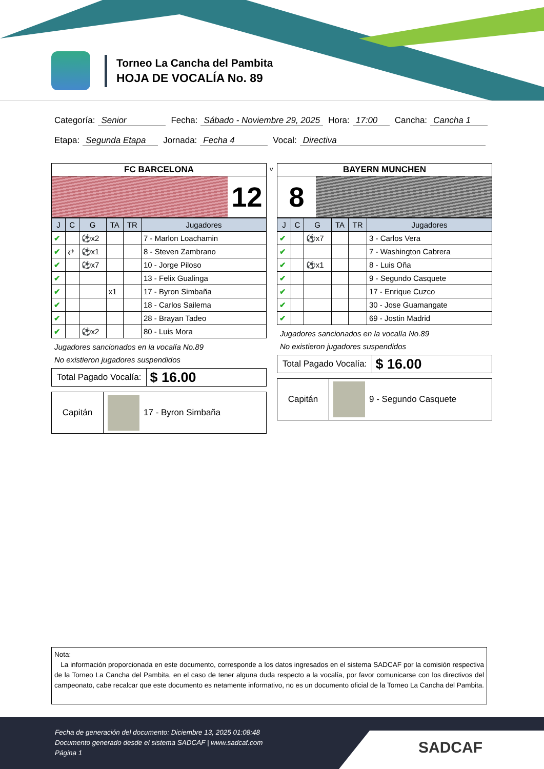Torneo La Cancha del Pambita
HOJA DE VOCALÍA No. 89
Categoría: Senior Fecha: Sábado - Noviembre 29, 2025 Hora: 17:00 Cancha: Cancha 1
Etapa: Segunda Etapa Jornada: Fecha 4 Vocal: Directiva
FC BARCELONA
12
| J | C | G | TA | TR | Jugadores |
| --- | --- | --- | --- | --- | --- |
| ✔ | | ⚽x2 | | | 7 - Marlon Loachamin |
| ✔ | ⇄ | ⚽x1 | | | 8 - Steven Zambrano |
| ✔ | | ⚽x7 | | | 10 - Jorge Piloso |
| ✔ | | | | | 13 - Felix Gualinga |
| ✔ | | | x1 | | 17 - Byron Simbaña |
| ✔ | | | | | 18 - Carlos Sailema |
| ✔ | | | | | 28 - Brayan Tadeo |
| ✔ | | ⚽x2 | | | 80 - Luis Mora |
Jugadores sancionados en la vocalía No.89
No existieron jugadores suspendidos
Total Pagado Vocalía: $ 16.00
Capitán
17 - Byron Simbaña
v
BAYERN MUNCHEN
8
| J | C | G | TA | TR | Jugadores |
| --- | --- | --- | --- | --- | --- |
| ✔ | | ⚽x7 | | | 3 - Carlos Vera |
| ✔ | | | | | 7 - Washington Cabrera |
| ✔ | | ⚽x1 | | | 8 - Luis Oña |
| ✔ | | | | | 9 - Segundo Casquete |
| ✔ | | | | | 17 - Enrique Cuzco |
| ✔ | | | | | 30 - Jose Guamangate |
| ✔ | | | | | 69 - Jostin Madrid |
Jugadores sancionados en la vocalía No.89
No existieron jugadores suspendidos
Total Pagado Vocalía: $ 16.00
Capitán
9 - Segundo Casquete
Nota:
La información proporcionada en este documento, corresponde a los datos ingresados en el sistema SADCAF por la comisión respectiva de la Torneo La Cancha del Pambita, en el caso de tener alguna duda respecto a la vocalía, por favor comunicarse con los directivos del campeonato, cabe recalcar que este documento es netamente informativo, no es un documento oficial de la Torneo La Cancha del Pambita.
Fecha de generación del documento: Diciembre 13, 2025 01:08:48
Documento generado desde el sistema SADCAF | www.sadcaf.com
Página 1
SADCAF